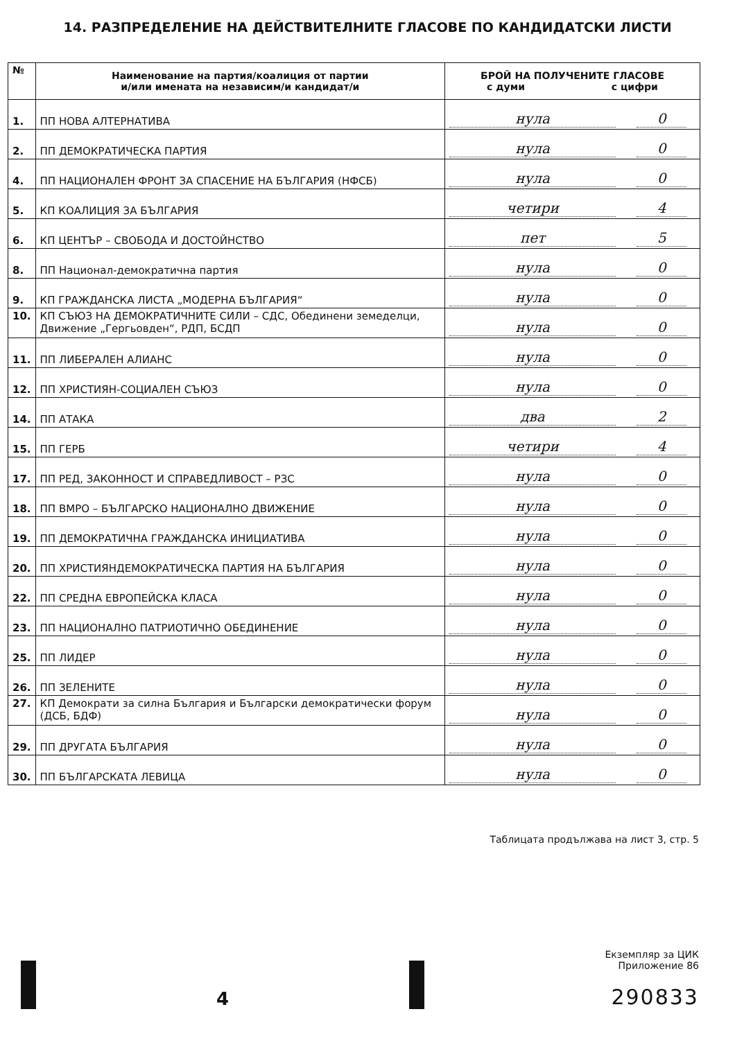14. РАЗПРЕДЕЛЕНИЕ НА ДЕЙСТВИТЕЛНИТЕ ГЛАСОВЕ ПО КАНДИДАТСКИ ЛИСТИ
| № | Наименование на партия/коалиция от партии и/или имената на независим/и кандидат/и | БРОЙ НА ПОЛУЧЕНИТЕ ГЛАСОВЕ с думи с цифри |
| --- | --- | --- |
| 1. | ПП НОВА АЛТЕРНАТИВА | нула 0 |
| 2. | ПП ДЕМОКРАТИЧЕСКА ПАРТИЯ | нула 0 |
| 4. | ПП НАЦИОНАЛЕН ФРОНТ ЗА СПАСЕНИЕ НА БЪЛГАРИЯ (НФСБ) | нула 0 |
| 5. | КП КОАЛИЦИЯ ЗА БЪЛГАРИЯ | четири 4 |
| 6. | КП ЦЕНТЪР – СВОБОДА И ДОСТОЙНСТВО | пет 5 |
| 8. | ПП Национал-демократична партия | нула 0 |
| 9. | КП ГРАЖДАНСКА ЛИСТА „МОДЕРНА БЪЛГАРИЯ“ | нула 0 |
| 10. | КП СЪЮЗ НА ДЕМОКРАТИЧНИТЕ СИЛИ – СДС, Обединени земеделци, Движение „Гергьовден“, РДП, БСДП | нула 0 |
| 11. | ПП ЛИБЕРАЛЕН АЛИАНС | нула 0 |
| 12. | ПП ХРИСТИЯН-СОЦИАЛЕН СЪЮЗ | нула 0 |
| 14. | ПП АТАКА | два 2 |
| 15. | ПП ГЕРБ | четири 4 |
| 17. | ПП РЕД, ЗАКОННОСТ И СПРАВЕДЛИВОСТ – РЗС | нула 0 |
| 18. | ПП ВМРО – БЪЛГАРСКО НАЦИОНАЛНО ДВИЖЕНИЕ | нула 0 |
| 19. | ПП ДЕМОКРАТИЧНА ГРАЖДАНСКА ИНИЦИАТИВА | нула 0 |
| 20. | ПП ХРИСТИЯНДЕМОКРАТИЧЕСКА ПАРТИЯ НА БЪЛГАРИЯ | нула 0 |
| 22. | ПП СРЕДНА ЕВРОПЕЙСКА КЛАСА | нула 0 |
| 23. | ПП НАЦИОНАЛНО ПАТРИОТИЧНО ОБЕДИНЕНИЕ | нула 0 |
| 25. | ПП ЛИДЕР | нула 0 |
| 26. | ПП ЗЕЛЕНИТЕ | нула 0 |
| 27. | КП Демократи за силна България и Български демократически форум (ДСБ, БДФ) | нула 0 |
| 29. | ПП ДРУГАТА БЪЛГАРИЯ | нула 0 |
| 30. | ПП БЪЛГАРСКАТА ЛЕВИЦА | нула 0 |
Таблицата продължава на лист 3, стр. 5
4
Екземпляр за ЦИК
Приложение 86
290833